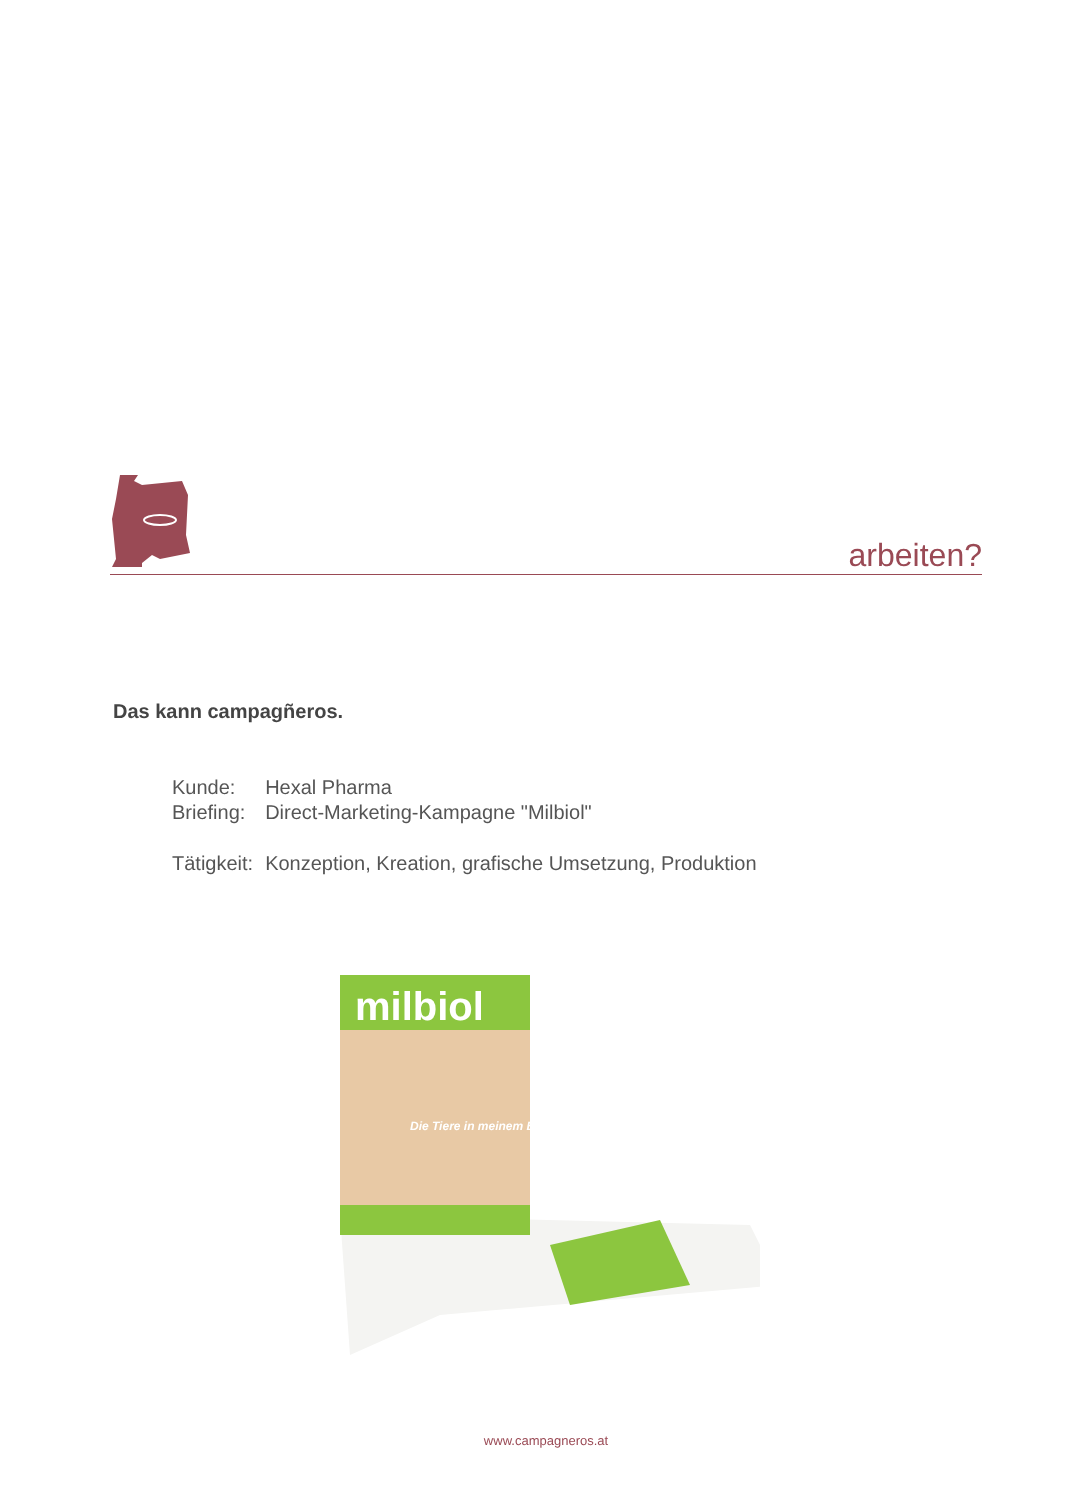arbeiten?
Das kann campagñeros.
| Kunde: | Hexal Pharma |
| Briefing: | Direct-Marketing-Kampagne "Milbiol" |
| Tätigkeit: | Konzeption, Kreation, grafische Umsetzung, Produktion |
milbiol
Die Tiere in meinem Bett
www.campagneros.at